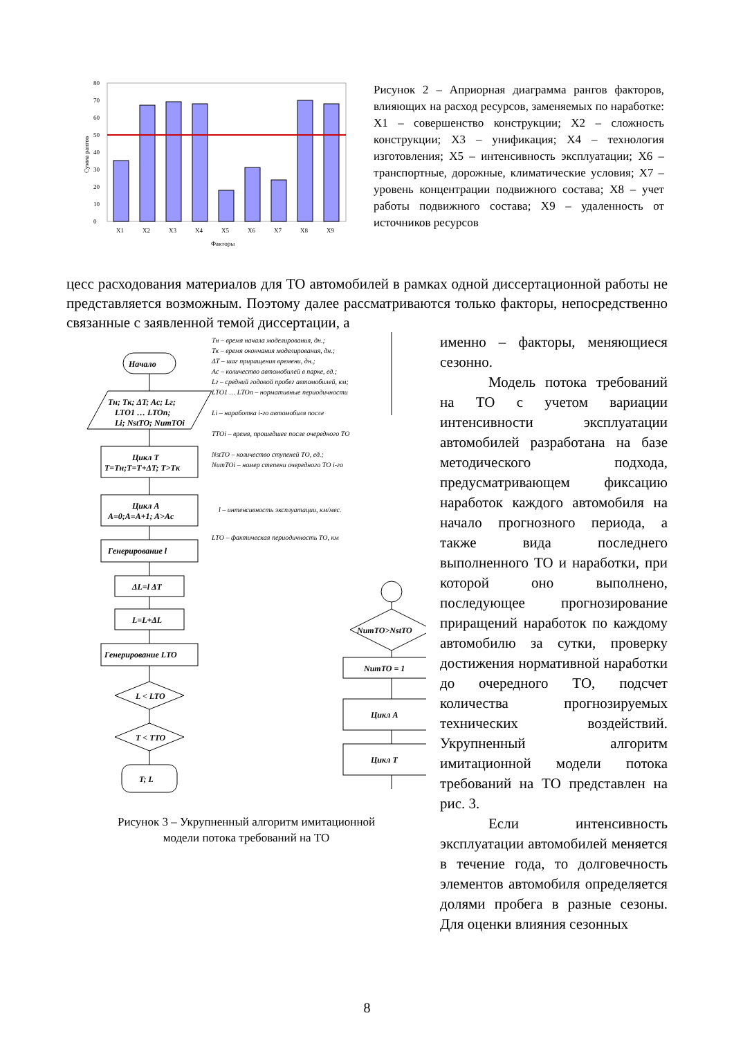0
10
20
30
40
50
60
70
80
X1
X2
X3
X4
X5
X6
X7
X8
X9
Факторы
Сумма рангов
Рисунок 2 – Априорная диаграмма рангов факторов, влияющих на расход ресурсов, заменяемых по наработке: X1 – совершенство конструкции; X2 – сложность конструкции; X3 – унификация; X4 – технология изготовления; X5 – интенсивность эксплуатации; X6 – транспортные, дорожные, климатические условия; X7 – уровень концентрации подвижного состава; X8 – учет работы подвижного состава; X9 – удаленность от источников ресурсов
цесс расходования материалов для ТО автомобилей в рамках одной диссертационной работы не представляется возможным. Поэтому далее рассматриваются только факторы, непосредственно связанные с заявленной темой диссертации, а
Начало
Tн; Tк; ΔT; Aс; Lг;
LTO1 … LTOn;
Li; NstTO; NumTOi
Цикл T
T=Tн;T=T+ΔT; T>Tк
Цикл A
A=0;A=A+1; A>Aс
Генерирование l
ΔL=l ΔT
L=L+ΔL
Генерирование LTO
L < LTO
T < TTO
T; L
NumTO>NstTO
NumTO = 1
Цикл A
Цикл T
Tн – время начала моделирования, дн.;
Tк – время окончания моделирования, дн.;
ΔT – шаг приращения времени, дн.;
Aс – количество автомобилей в парке, ед.;
Lг – средний годовой пробег автомобилей, км;
LTO1 … LTOn – нормативные периодичности
Li – наработка i-го автомобиля после
TTOi – время, прошедшее после очередного ТО
NstTO – количество ступеней ТО, ед.;
NumTOi – номер степени очередного ТО i-го
l – интенсивность эксплуатации, км/мес.
LTO – фактическая периодичность ТО, км
Рисунок 3 – Укрупненный алгоритм имитационной
модели потока требований на ТО
именно – факторы, меняющиеся сезонно.
Модель потока требований на ТО с учетом вариации интенсивности эксплуатации автомобилей разработана на базе методического подхода, предусматривающем фиксацию наработок каждого автомобиля на начало прогнозного периода, а также вида последнего выполненного ТО и наработки, при которой оно выполнено, последующее прогнозирование приращений наработок по каждому автомобилю за сутки, проверку достижения нормативной наработки до очередного ТО, подсчет количества прогнозируемых технических воздействий. Укрупненный алгоритм имитационной модели потока требований на ТО представлен на рис. 3.
Если интенсивность эксплуатации автомобилей меняется в течение года, то долговечность элементов автомобиля определяется долями пробега в разные сезоны. Для оценки влияния сезонных
8